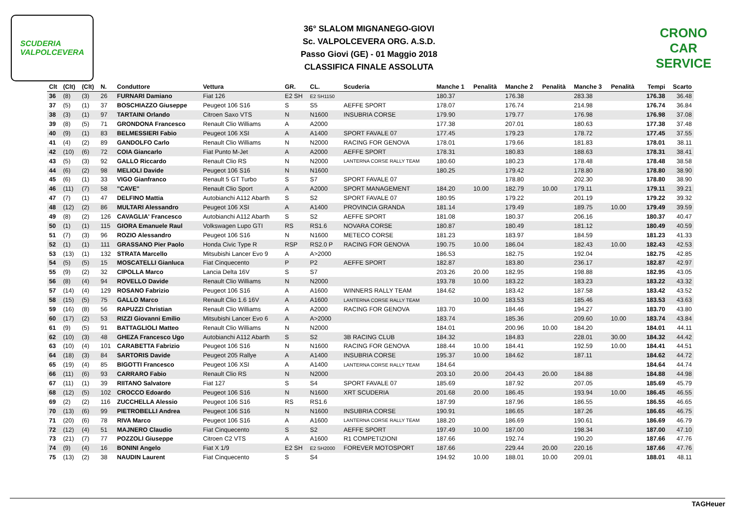SCUDERIA
VALPOLCEVERA
36° SLALOM MIGNANEGO-GIOVI
Sc. VALPOLCEVERA ORG. A.S.D.
Passo Giovi (GE) - 01 Maggio 2018
CLASSIFICA FINALE ASSOLUTA
CRONO
CAR SERVICE
| Clt | (Clt) | (Clt) | N. | Conduttore | Vettura | GR. | CL. | Scuderia | Manche 1 | Penalità | Manche 2 | Penalità | Manche 3 | Penalità | Tempi | Scarto |
| --- | --- | --- | --- | --- | --- | --- | --- | --- | --- | --- | --- | --- | --- | --- | --- | --- |
| 36 | (8) | (3) | 26 | FURNARI Damiano | Fiat 126 | E2 SH | E2 SH1150 | | 180.37 | | 176.38 | | 283.38 | | 176.38 | 36.48 |
| 37 | (5) | (1) | 37 | BOSCHIAZZO Giuseppe | Peugeot 106 S16 | S | S5 | AEFFE SPORT | 178.07 | | 176.74 | | 214.98 | | 176.74 | 36.84 |
| 38 | (3) | (1) | 97 | TARTAINI Orlando | Citroen Saxo VTS | N | N1600 | INSUBRIA CORSE | 179.90 | | 179.77 | | 176.98 | | 176.98 | 37.08 |
| 39 | (8) | (5) | 71 | GRONDONA Francesco | Renault Clio Williams | A | A2000 | | 177.38 | | 207.01 | | 180.63 | | 177.38 | 37.48 |
| 40 | (9) | (1) | 83 | BELMESSIERI Fabio | Peugeot 106 XSI | A | A1400 | SPORT FAVALE 07 | 177.45 | | 179.23 | | 178.72 | | 177.45 | 37.55 |
| 41 | (4) | (2) | 89 | GANDOLFO Carlo | Renault Clio Williams | N | N2000 | RACING FOR GENOVA | 178.01 | | 179.66 | | 181.83 | | 178.01 | 38.11 |
| 42 | (10) | (6) | 72 | COIA Giancarlo | Fiat Punto M-Jet | A | A2000 | AEFFE SPORT | 178.31 | | 180.83 | | 188.63 | | 178.31 | 38.41 |
| 43 | (5) | (3) | 92 | GALLO Riccardo | Renault Clio RS | N | N2000 | LANTERNA CORSE RALLY TEAM | 180.60 | | 180.23 | | 178.48 | | 178.48 | 38.58 |
| 44 | (6) | (2) | 98 | MELIOLI Davide | Peugeot 106 S16 | N | N1600 | | 180.25 | | 179.42 | | 178.80 | | 178.80 | 38.90 |
| 45 | (6) | (1) | 33 | VIGO Gianfranco | Renault 5 GT Turbo | S | S7 | SPORT FAVALE 07 | | | 178.80 | | 202.30 | | 178.80 | 38.90 |
| 46 | (11) | (7) | 58 | "CAVE" | Renault Clio Sport | A | A2000 | SPORT MANAGEMENT | 184.20 | 10.00 | 182.79 | 10.00 | 179.11 | | 179.11 | 39.21 |
| 47 | (7) | (1) | 47 | DELFINO Mattia | Autobianchi A112 Abarth | S | S2 | SPORT FAVALE 07 | 180.95 | | 179.22 | | 201.19 | | 179.22 | 39.32 |
| 48 | (12) | (2) | 86 | MULTARI Alessandro | Peugeot 106 XSI | A | A1400 | PROVINCIA GRANDA | 181.14 | | 179.49 | | 189.75 | 10.00 | 179.49 | 39.59 |
| 49 | (8) | (2) | 126 | CAVAGLIA' Francesco | Autobianchi A112 Abarth | S | S2 | AEFFE SPORT | 181.08 | | 180.37 | | 206.16 | | 180.37 | 40.47 |
| 50 | (1) | (1) | 115 | GIORA Emanuele Raul | Volkswagen Lupo GTI | RS | RS1.6 | NOVARA CORSE | 180.87 | | 180.49 | | 181.12 | | 180.49 | 40.59 |
| 51 | (7) | (3) | 96 | ROZIO Alessandro | Peugeot 106 S16 | N | N1600 | METECO CORSE | 181.23 | | 183.97 | | 184.59 | | 181.23 | 41.33 |
| 52 | (1) | (1) | 111 | GRASSANO Pier Paolo | Honda Civic Type R | RSP | RS2.0 P | RACING FOR GENOVA | 190.75 | 10.00 | 186.04 | | 182.43 | 10.00 | 182.43 | 42.53 |
| 53 | (13) | (1) | 132 | STRATA Marcello | Mitsubishi Lancer Evo 9 | A | A>2000 | | 186.53 | | 182.75 | | 192.04 | | 182.75 | 42.85 |
| 54 | (5) | (5) | 15 | MOSCATELLI Gianluca | Fiat Cinquecento | P | P2 | AEFFE SPORT | 182.87 | | 183.80 | | 236.17 | | 182.87 | 42.97 |
| 55 | (9) | (2) | 32 | CIPOLLA Marco | Lancia Delta 16V | S | S7 | | 203.26 | 20.00 | 182.95 | | 198.88 | | 182.95 | 43.05 |
| 56 | (8) | (4) | 94 | ROVELLO Davide | Renault Clio Williams | N | N2000 | | 193.78 | 10.00 | 183.22 | | 183.23 | | 183.22 | 43.32 |
| 57 | (14) | (4) | 129 | ROSANO Fabrizio | Peugeot 106 S16 | A | A1600 | WINNERS RALLY TEAM | 184.62 | | 183.42 | | 187.58 | | 183.42 | 43.52 |
| 58 | (15) | (5) | 75 | GALLO Marco | Renault Clio 1.6 16V | A | A1600 | LANTERNA CORSE RALLY TEAM | | 10.00 | 183.53 | | 185.46 | | 183.53 | 43.63 |
| 59 | (16) | (8) | 56 | RAPUZZI Christian | Renault Clio Williams | A | A2000 | RACING FOR GENOVA | 183.70 | | 184.46 | | 194.27 | | 183.70 | 43.80 |
| 60 | (17) | (2) | 53 | RIZZI Giovanni Emilio | Mitsubishi Lancer Evo 6 | A | A>2000 | | 183.74 | | 185.36 | | 209.60 | 10.00 | 183.74 | 43.84 |
| 61 | (9) | (5) | 91 | BATTAGLIOLI Matteo | Renault Clio Williams | N | N2000 | | 184.01 | | 200.96 | 10.00 | 184.20 | | 184.01 | 44.11 |
| 62 | (10) | (3) | 48 | GHEZA Francesco Ugo | Autobianchi A112 Abarth | S | S2 | 3B RACING CLUB | 184.32 | | 184.83 | | 228.01 | 30.00 | 184.32 | 44.42 |
| 63 | (10) | (4) | 101 | CARABETTA Fabrizio | Peugeot 106 S16 | N | N1600 | RACING FOR GENOVA | 188.44 | 10.00 | 184.41 | | 192.59 | 10.00 | 184.41 | 44.51 |
| 64 | (18) | (3) | 84 | SARTORIS Davide | Peugeot 205 Rallye | A | A1400 | INSUBRIA CORSE | 195.37 | 10.00 | 184.62 | | 187.11 | | 184.62 | 44.72 |
| 65 | (19) | (4) | 85 | BIGOTTI Francesco | Peugeot 106 XSI | A | A1400 | LANTERNA CORSE RALLY TEAM | 184.64 | | | | | | 184.64 | 44.74 |
| 66 | (11) | (6) | 93 | CARRARO Fabio | Renault Clio RS | N | N2000 | | 203.10 | 20.00 | 204.43 | 20.00 | 184.88 | | 184.88 | 44.98 |
| 67 | (11) | (1) | 39 | RIITANO Salvatore | Fiat 127 | S | S4 | SPORT FAVALE 07 | 185.69 | | 187.92 | | 207.05 | | 185.69 | 45.79 |
| 68 | (12) | (5) | 102 | CROCCO Edoardo | Peugeot 106 S16 | N | N1600 | XRT SCUDERIA | 201.68 | 20.00 | 186.45 | | 193.94 | 10.00 | 186.45 | 46.55 |
| 69 | (2) | (2) | 116 | ZUCCHELLA Alessio | Peugeot 106 S16 | RS | RS1.6 | | 187.99 | | 187.96 | | 186.55 | | 186.55 | 46.65 |
| 70 | (13) | (6) | 99 | PIETROBELLI Andrea | Peugeot 106 S16 | N | N1600 | INSUBRIA CORSE | 190.91 | | 186.65 | | 187.26 | | 186.65 | 46.75 |
| 71 | (20) | (6) | 78 | RIVA Marco | Peugeot 106 S16 | A | A1600 | LANTERNA CORSE RALLY TEAM | 188.20 | | 186.69 | | 190.61 | | 186.69 | 46.79 |
| 72 | (12) | (4) | 51 | MAJNERO Claudio | Fiat Cinquecento | S | S2 | AEFFE SPORT | 197.49 | 10.00 | 187.00 | | 198.34 | | 187.00 | 47.10 |
| 73 | (21) | (7) | 77 | POZZOLI Giuseppe | Citroen C2 VTS | A | A1600 | R1 COMPETIZIONI | 187.66 | | 192.74 | | 190.20 | | 187.66 | 47.76 |
| 74 | (9) | (4) | 16 | BONINI Angelo | Fiat X 1/9 | E2 SH | E2 SH2000 | FOREVER MOTOSPORT | 187.66 | | 229.44 | 20.00 | 220.16 | | 187.66 | 47.76 |
| 75 | (13) | (2) | 38 | NAUDIN Laurent | Fiat Cinquecento | S | S4 | | 194.92 | 10.00 | 188.01 | 10.00 | 209.01 | | 188.01 | 48.11 |
TAGHeuer